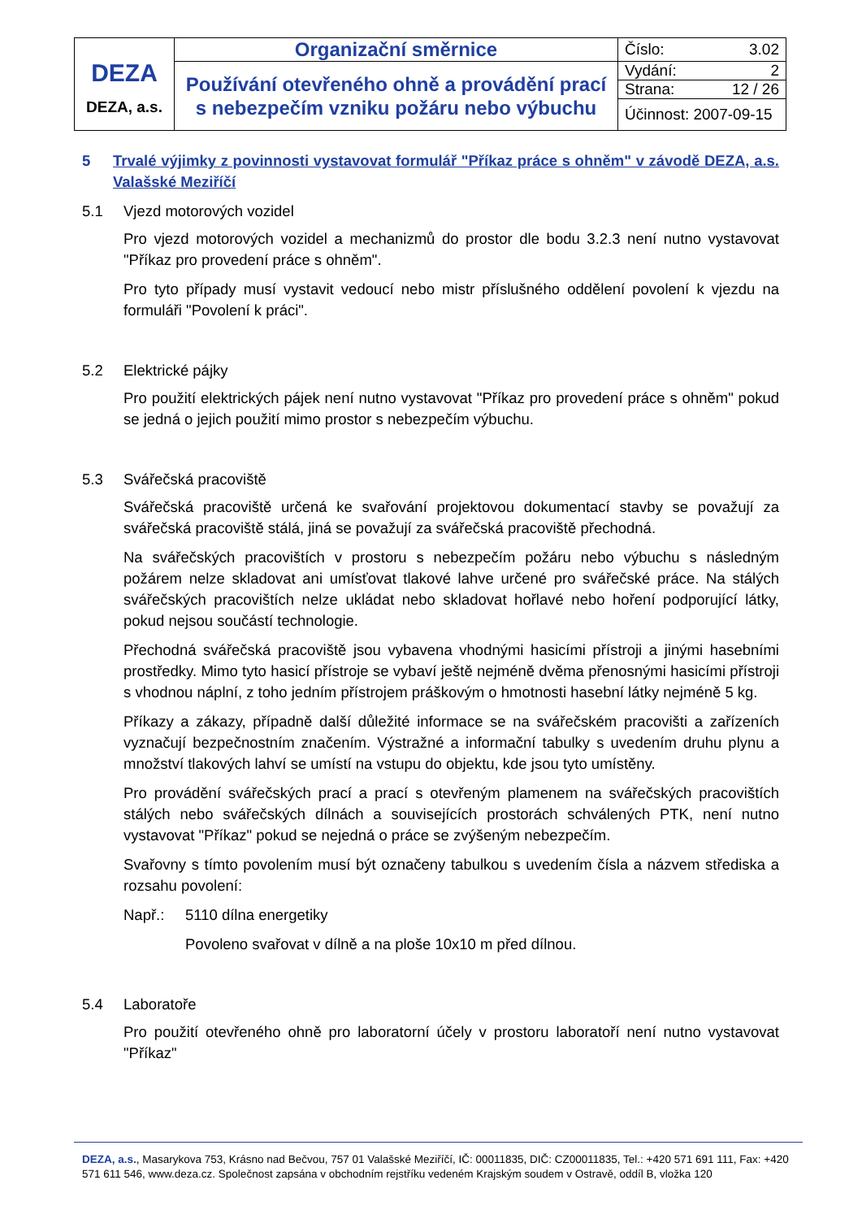| DEZA DEZA, a.s. | Organizační směrnice | Číslo: 3.02 |
| | Používání otevřeného ohně a provádění prací s nebezpečím vzniku požáru nebo výbuchu | Vydání: 2 |
| | | Strana: 12 / 26 |
| | | Účinnost: 2007-09-15 |
5 Trvalé výjimky z povinnosti vystavovat formulář "Příkaz práce s ohněm" v závodě DEZA, a.s. Valašské Meziříčí
5.1 Vjezd motorových vozidel
Pro vjezd motorových vozidel a mechanizmů do prostor dle bodu 3.2.3 není nutno vystavovat "Příkaz pro provedení práce s ohněm".
Pro tyto případy musí vystavit vedoucí nebo mistr příslušného oddělení povolení k vjezdu na formuláři "Povolení k práci".
5.2 Elektrické pájky
Pro použití elektrických pájek není nutno vystavovat "Příkaz pro provedení práce s ohněm" pokud se jedná o jejich použití mimo prostor s nebezpečím výbuchu.
5.3 Svářečská pracoviště
Svářečská pracoviště určená ke svařování projektovou dokumentací stavby se považují za svářečská pracoviště stálá, jiná se považují za svářečská pracoviště přechodná.
Na svářečských pracovištích v prostoru s nebezpečím požáru nebo výbuchu s následným požárem nelze skladovat ani umísťovat tlakové lahve určené pro svářečské práce. Na stálých svářečských pracovištích nelze ukládat nebo skladovat hořlavé nebo hoření podporující látky, pokud nejsou součástí technologie.
Přechodná svářečská pracoviště jsou vybavena vhodnými hasicími přístroji a jinými hasebními prostředky. Mimo tyto hasicí přístroje se vybaví ještě nejméně dvěma přenosnými hasicími přístroji s vhodnou náplní, z toho jedním přístrojem práškovým o hmotnosti hasební látky nejméně 5 kg.
Příkazy a zákazy, případně další důležité informace se na svářečském pracovišti a zařízeních vyznačují bezpečnostním značením. Výstražné a informační tabulky s uvedením druhu plynu a množství tlakových lahví se umístí na vstupu do objektu, kde jsou tyto umístěny.
Pro provádění svářečských prací a prací s otevřeným plamenem na svářečských pracovištích stálých nebo svářečských dílnách a souvisejících prostorách schválených PTK, není nutno vystavovat "Příkaz" pokud se nejedná o práce se zvýšeným nebezpečím.
Svařovny s tímto povolením musí být označeny tabulkou s uvedením čísla a názvem střediska a rozsahu povolení:
Např.: 5110 dílna energetiky
Povoleno svařovat v dílně a na ploše 10x10 m před dílnou.
5.4 Laboratoře
Pro použití otevřeného ohně pro laboratorní účely v prostoru laboratoří není nutno vystavovat "Příkaz"
DEZA, a.s., Masarykova 753, Krásno nad Bečvou, 757 01 Valašské Meziříčí, IČ: 00011835, DIČ: CZ00011835, Tel.: +420 571 691 111, Fax: +420 571 611 546, www.deza.cz. Společnost zapsána v obchodním rejstříku vedeném Krajským soudem v Ostravě, oddíl B, vložka 120